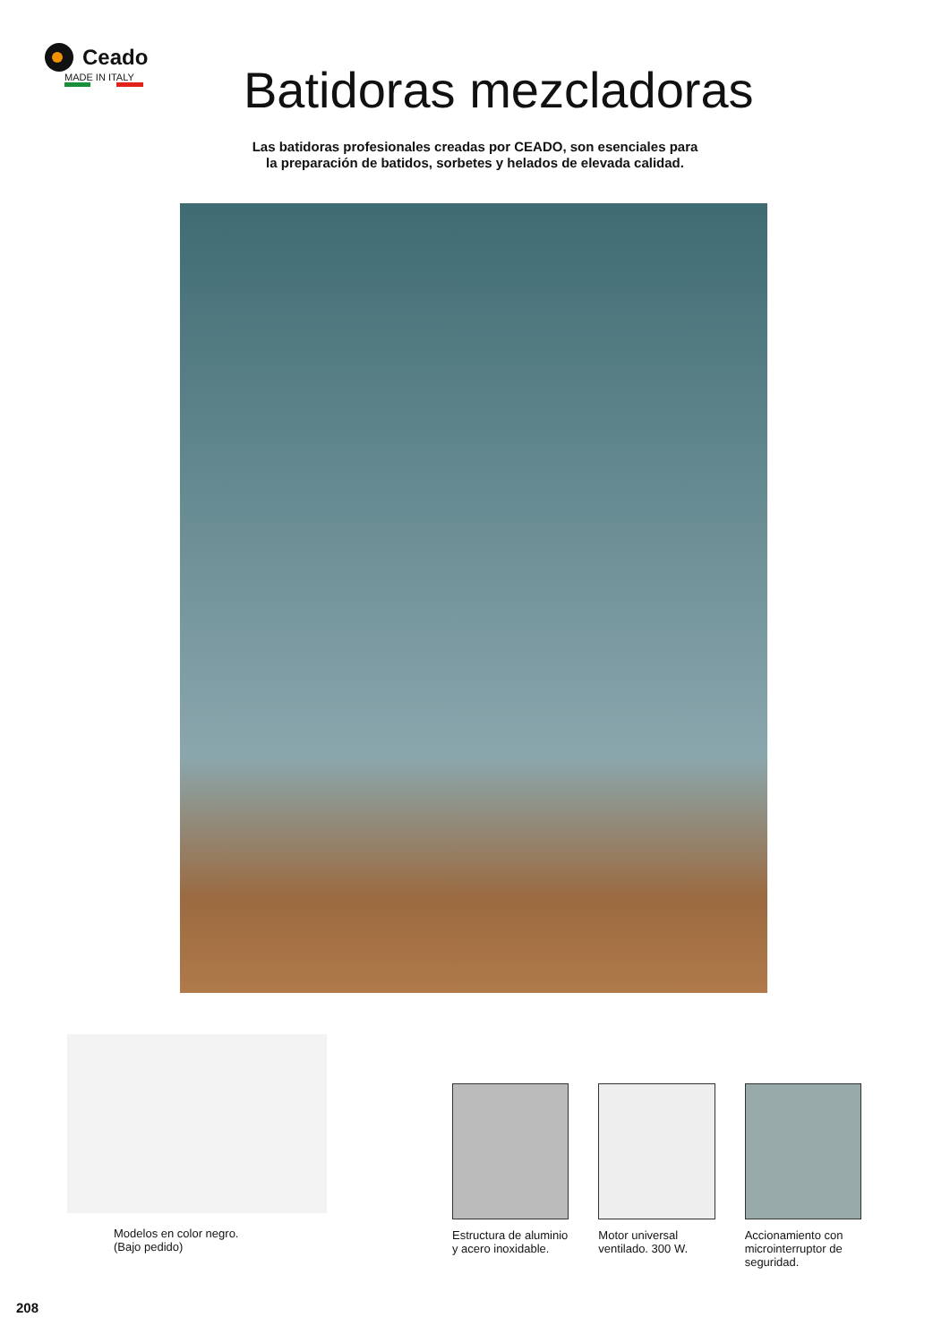Ceado
MADE IN ITALY
Batidoras mezcladoras
Las batidoras profesionales creadas por CEADO, son esenciales para
la preparación de batidos, sorbetes y helados de elevada calidad.
Modelos en color negro.
(Bajo pedido)
Estructura de aluminio y acero inoxidable.
Motor universal ventilado. 300 W.
Accionamiento con microinterruptor de seguridad.
208